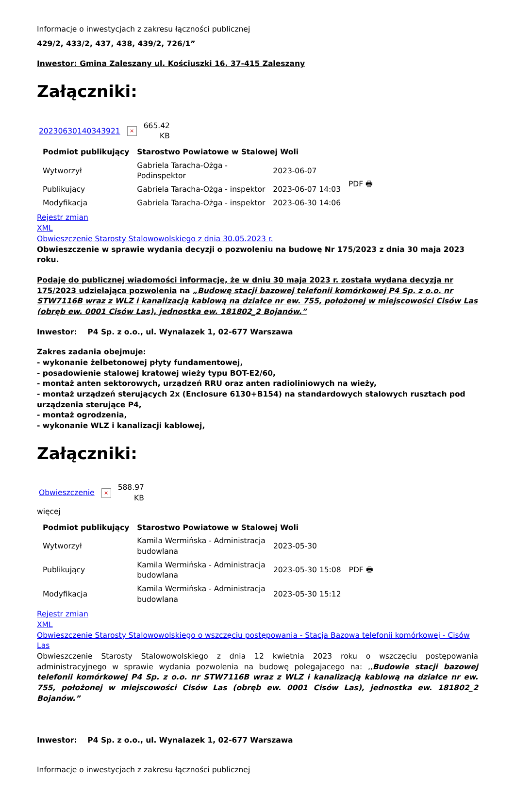Informacje o inwestycjach z zakresu łączności publicznej
429/2, 433/2, 437, 438, 439/2, 726/1”
Inwestor: Gmina Zaleszany ul. Kościuszki 16, 37-415 Zaleszany
Załączniki:
20230630140343921 × 665.42
KB
| Podmiot publikujący | Starostwo Powiatowe w Stalowej Woli | | |
| --- | --- | --- | --- |
| Wytworzył | Gabriela Taracha-Ożga - Podinspektor | 2023-06-07 | PDF 🖶 |
| Publikujący | Gabriela Taracha-Ożga - inspektor | 2023-06-07 14:03 | |
| Modyfikacja | Gabriela Taracha-Ożga - inspektor | 2023-06-30 14:06 | |
Rejestr zmian
XML
Obwieszczenie Starosty Stalowowolskiego z dnia 30.05.2023 r.
Obwieszczenie w sprawie wydania decyzji o pozwoleniu na budowę Nr 175/2023 z dnia 30 maja 2023 roku.
Podaję do publicznej wiadomości informację, że w dniu 30 maja 2023 r. została wydana decyzja nr 175/2023 udzielająca pozwolenia na „Budowę stacji bazowej telefonii komórkowej P4 Sp. z o.o. nr STW7116B wraz z WLZ i kanalizacją kablową na działce nr ew. 755, położonej w miejscowości Cisów Las (obręb ew. 0001 Cisów Las), jednostka ew. 181802_2 Bojanów.”
Inwestor: P4 Sp. z o.o., ul. Wynalazek 1, 02-677 Warszawa
Zakres zadania obejmuje:
- wykonanie żelbetonowej płyty fundamentowej,
- posadowienie stalowej kratowej wieży typu BOT-E2/60,
- montaż anten sektorowych, urządzeń RRU oraz anten radioliniowych na wieży,
- montaż urządzeń sterujących 2x (Enclosure 6130+B154) na standardowych stalowych rusztach pod urządzenia sterujące P4,
- montaż ogrodzenia,
- wykonanie WLZ i kanalizacji kablowej,
Załączniki:
Obwieszczenie × 588.97
KB
więcej
| Podmiot publikujący | Starostwo Powiatowe w Stalowej Woli | | |
| --- | --- | --- | --- |
| Wytworzył | Kamila Wermińska - Administracja budowlana | 2023-05-30 | PDF 🖶 |
| Publikujący | Kamila Wermińska - Administracja budowlana | 2023-05-30 15:08 | |
| Modyfikacja | Kamila Wermińska - Administracja budowlana | 2023-05-30 15:12 | |
Rejestr zmian
XML
Obwieszczenie Starosty Stalowowolskiego o wszczęciu postępowania - Stacja Bazowa telefonii komórkowej - Cisów Las
Obwieszczenie Starosty Stalowowolskiego z dnia 12 kwietnia 2023 roku o wszczęciu postępowania administracyjnego w sprawie wydania pozwolenia na budowę polegajacego na: ,,Budowie stacji bazowej telefonii komórkowej P4 Sp. z o.o. nr STW7116B wraz z WLZ i kanalizacją kablową na działce nr ew. 755, położonej w miejscowości Cisów Las (obręb ew. 0001 Cisów Las), jednostka ew. 181802_2 Bojanów.”
Inwestor: P4 Sp. z o.o., ul. Wynalazek 1, 02-677 Warszawa
Informacje o inwestycjach z zakresu łączności publicznej